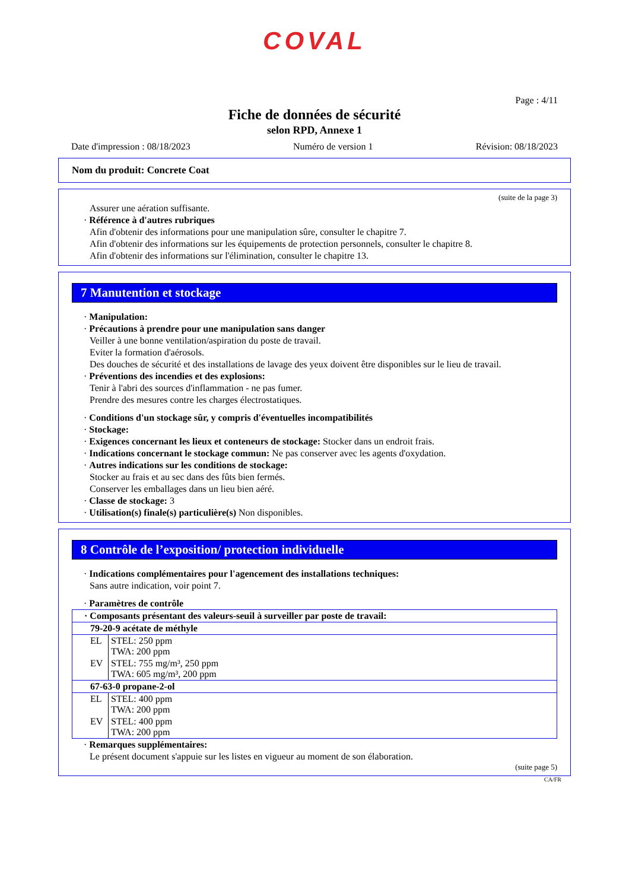COVAL
Page : 4/11
Fiche de données de sécurité
selon RPD, Annexe 1
Date d'impression : 08/18/2023 Numéro de version 1 Révision: 08/18/2023
Nom du produit: Concrete Coat
(suite de la page 3)
Assurer une aération suffisante.
· Référence à d'autres rubriques
Afin d'obtenir des informations pour une manipulation sûre, consulter le chapitre 7.
Afin d'obtenir des informations sur les équipements de protection personnels, consulter le chapitre 8.
Afin d'obtenir des informations sur l'élimination, consulter le chapitre 13.
7 Manutention et stockage
· Manipulation:
· Précautions à prendre pour une manipulation sans danger
Veiller à une bonne ventilation/aspiration du poste de travail.
Eviter la formation d'aérosols.
Des douches de sécurité et des installations de lavage des yeux doivent être disponibles sur le lieu de travail.
· Préventions des incendies et des explosions:
Tenir à l'abri des sources d'inflammation - ne pas fumer.
Prendre des mesures contre les charges électrostatiques.
· Conditions d'un stockage sûr, y compris d'éventuelles incompatibilités
· Stockage:
· Exigences concernant les lieux et conteneurs de stockage: Stocker dans un endroit frais.
· Indications concernant le stockage commun: Ne pas conserver avec les agents d'oxydation.
· Autres indications sur les conditions de stockage:
Stocker au frais et au sec dans des fûts bien fermés.
Conserver les emballages dans un lieu bien aéré.
· Classe de stockage: 3
· Utilisation(s) finale(s) particulière(s) Non disponibles.
8 Contrôle de l’exposition/ protection individuelle
· Indications complémentaires pour l'agencement des installations techniques:
Sans autre indication, voir point 7.
· Paramètres de contrôle
| · Composants présentant des valeurs-seuil à surveiller par poste de travail: | |
| 79-20-9 acétate de méthyle | |
| EL | STEL: 250 ppm TWA: 200 ppm |
| EV | STEL: 755 mg/m³, 250 ppm TWA: 605 mg/m³, 200 ppm |
| 67-63-0 propane-2-ol | |
| EL | STEL: 400 ppm TWA: 200 ppm |
| EV | STEL: 400 ppm TWA: 200 ppm |
· Remarques supplémentaires:
Le présent document s'appuie sur les listes en vigueur au moment de son élaboration.
(suite page 5)
CA/FR